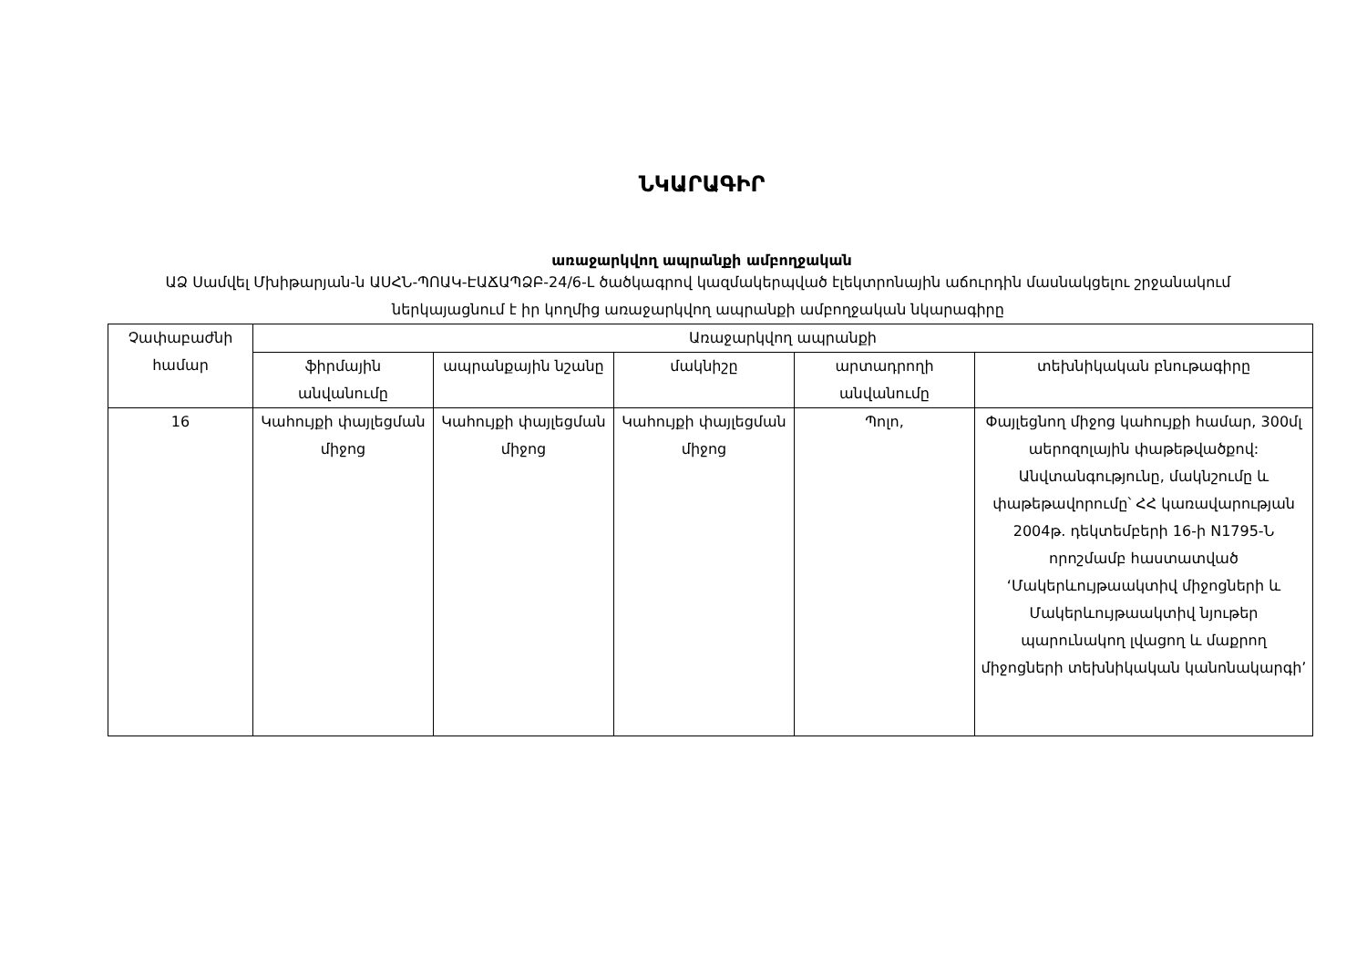ՆԿԱՐԱԳԻՐ
առաջարկվող ապրանքի ամբողջական
ԱՁ Սամվել Մխիթարյան-ն ԱՍՀՆ-ՊՈԱԿ-ԷԱՃԱՊՁԲ-24/6-Լ ծածկագրով կազմակերպված էլեկտրոնային աճուրդին մասնակցելու շրջանակում ներկայացնում է իր կողմից առաջարկվող ապրանքի ամբողջական նկարագիրը
| Չափաբաժնի համար | Առաջարկվող ապրանքի | | | | |
| --- | --- | --- | --- | --- | --- |
| | ֆիրմային անվանումը | ապրանքային նշանը | մակնիշը | արտադրողի անվանումը | տեխնիկական բնութագիրը |
| 16 | Կահույքի փայլեցման միջոց | Կահույքի փայլեցման միջոց | Կահույքի փայլեցման միջոց | Պոլո, | Փայլեցնող միջոց կահույքի համար, 300մլ աերոզոլային փաթեթվածքով: Անվտանգությունը, մակնշումը և փաթեթավորումը՝ ՀՀ կառավարության 2004թ. դեկտեմբերի 16-ի N1795-Ն որոշմամբ հաստատված ‘Մակերևույթաակտիվ միջոցների և Մակերևույթաակտիվ նյութեր պարունակող լվացող և մաքրող միջոցների տեխնիկական կանոնակարգի’ |